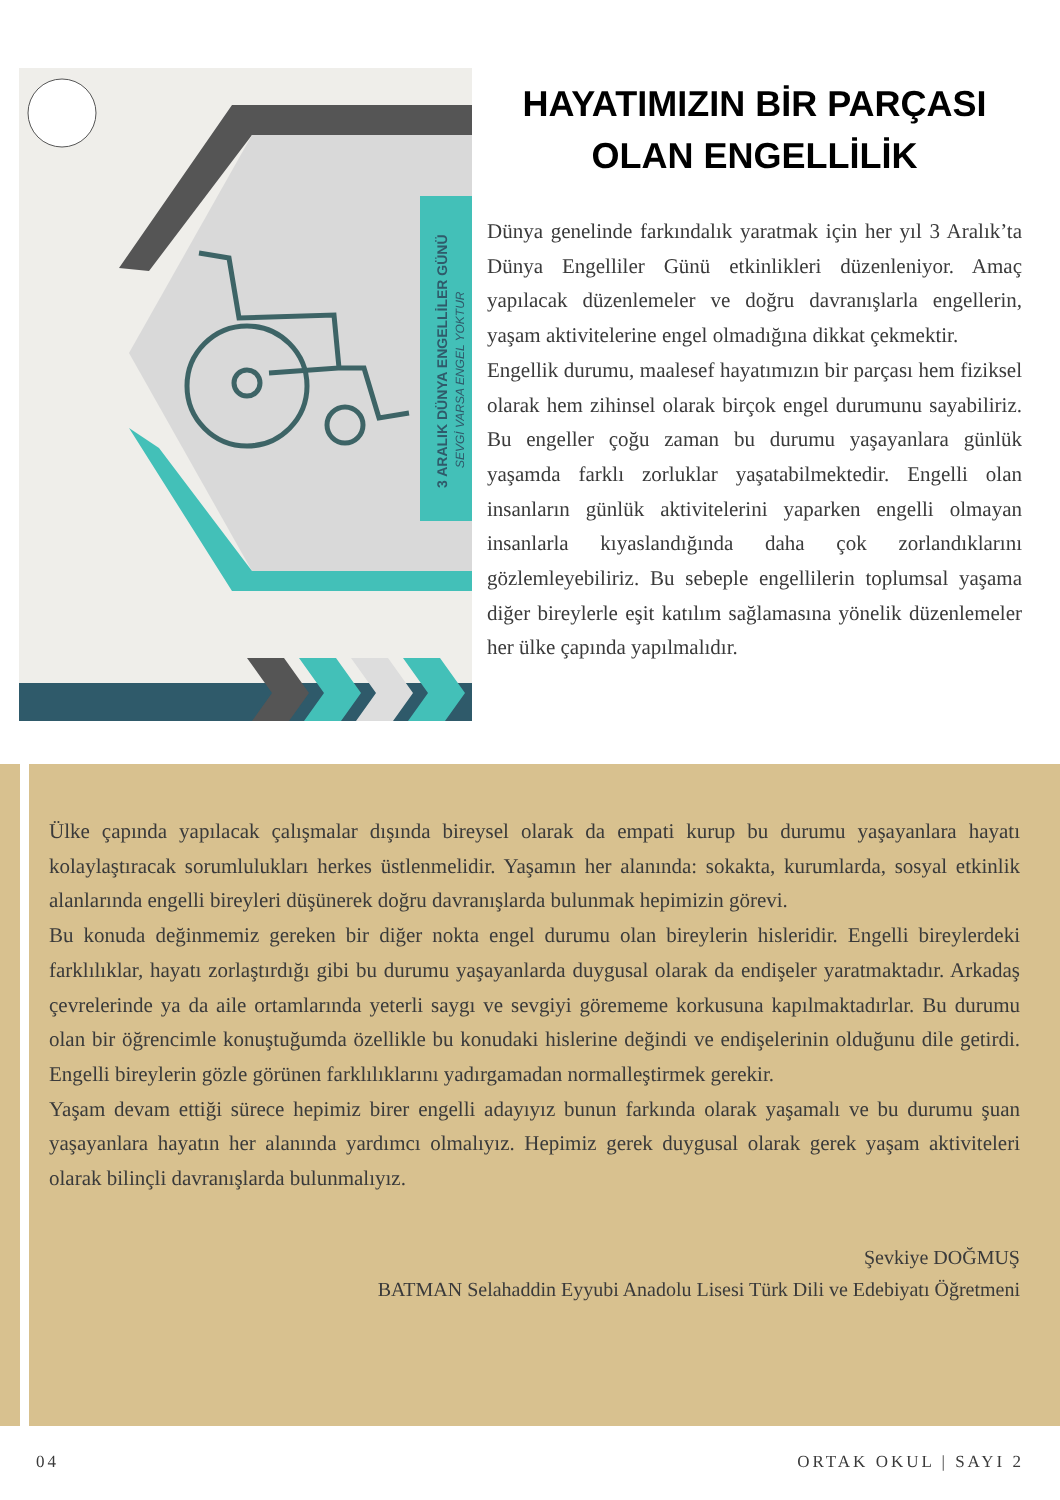3 ARALIK DÜNYA ENGELLİLER GÜNÜ
SEVGİ VARSA ENGEL YOKTUR
HAYATIMIZIN BİR PARÇASI OLAN ENGELLİLİK
Dünya genelinde farkındalık yaratmak için her yıl 3 Aralık’ta Dünya Engelliler Günü etkinlikleri düzenleniyor. Amaç yapılacak düzenlemeler ve doğru davranışlarla engellerin, yaşam aktivitelerine engel olmadığına dikkat çekmektir.
Engellik durumu, maalesef hayatımızın bir parçası hem fiziksel olarak hem zihinsel olarak birçok engel durumunu sayabiliriz. Bu engeller çoğu zaman bu durumu yaşayanlara günlük yaşamda farklı zorluklar yaşatabilmektedir. Engelli olan insanların günlük aktivitelerini yaparken engelli olmayan insanlarla kıyaslandığında daha çok zorlandıklarını gözlemleyebiliriz. Bu sebeple engellilerin toplumsal yaşama diğer bireylerle eşit katılım sağlamasına yönelik düzenlemeler her ülke çapında yapılmalıdır.
Ülke çapında yapılacak çalışmalar dışında bireysel olarak da empati kurup bu durumu yaşayanlara hayatı kolaylaştıracak sorumlulukları herkes üstlenmelidir. Yaşamın her alanında: sokakta, kurumlarda, sosyal etkinlik alanlarında engelli bireyleri düşünerek doğru davranışlarda bulunmak hepimizin görevi.
Bu konuda değinmemiz gereken bir diğer nokta engel durumu olan bireylerin hisleridir. Engelli bireylerdeki farklılıklar, hayatı zorlaştırdığı gibi bu durumu yaşayanlarda duygusal olarak da endişeler yaratmaktadır. Arkadaş çevrelerinde ya da aile ortamlarında yeterli saygı ve sevgiyi görememe korkusuna kapılmaktadırlar. Bu durumu olan bir öğrencimle konuştuğumda özellikle bu konudaki hislerine değindi ve endişelerinin olduğunu dile getirdi. Engelli bireylerin gözle görünen farklılıklarını yadırgamadan normalleştirmek gerekir.
Yaşam devam ettiği sürece hepimiz birer engelli adayıyız bunun farkında olarak yaşamalı ve bu durumu şuan yaşayanlara hayatın her alanında yardımcı olmalıyız. Hepimiz gerek duygusal olarak gerek yaşam aktiviteleri olarak bilinçli davranışlarda bulunmalıyız.
Şevkiye DOĞMUŞ
BATMAN Selahaddin Eyyubi Anadolu Lisesi Türk Dili ve Edebiyatı Öğretmeni
04 ORTAK OKUL | SAYI 2